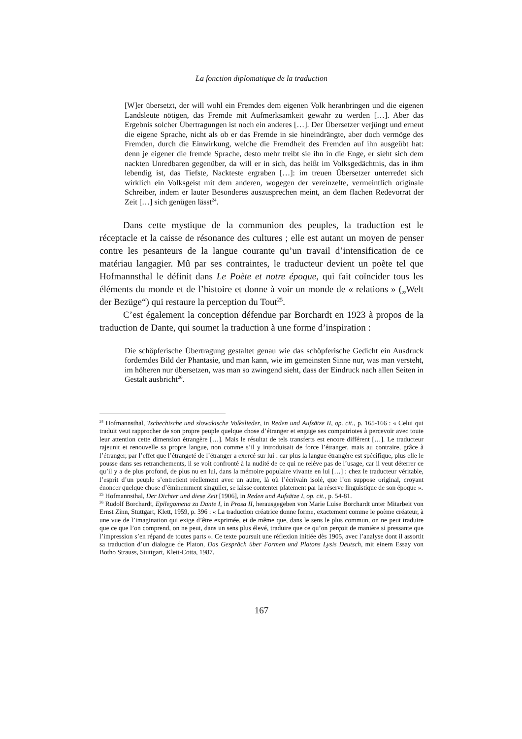La fonction diplomatique de la traduction
[W]er übersetzt, der will wohl ein Fremdes dem eigenen Volk heranbringen und die eigenen Landsleute nötigen, das Fremde mit Aufmerksamkeit gewahr zu werden […]. Aber das Ergebnis solcher Übertragungen ist noch ein anderes […]. Der Übersetzer verjüngt und erneut die eigene Sprache, nicht als ob er das Fremde in sie hineindrängte, aber doch vermöge des Fremden, durch die Einwirkung, welche die Fremdheit des Fremden auf ihn ausgeübt hat: denn je eigener die fremde Sprache, desto mehr treibt sie ihn in die Enge, er sieht sich dem nackten Unredbaren gegenüber, da will er in sich, das heißt im Volksgedächtnis, das in ihm lebendig ist, das Tiefste, Nackteste ergraben […]: im treuen Übersetzer unterredet sich wirklich ein Volksgeist mit dem anderen, wogegen der vereinzelte, vermeintlich originale Schreiber, indem er lauter Besonderes auszusprechen meint, an dem flachen Redevorrat der Zeit […] sich genügen lässt<sup>24</sup>.
Dans cette mystique de la communion des peuples, la traduction est le réceptacle et la caisse de résonance des cultures ; elle est autant un moyen de penser contre les pesanteurs de la langue courante qu’un travail d’intensification de ce matériau langagier. Mû par ses contraintes, le traducteur devient un poète tel que Hofmannsthal le définit dans Le Poète et notre époque, qui fait coïncider tous les éléments du monde et de l’histoire et donne à voir un monde de « relations » („Welt der Bezüge“) qui restaure la perception du Tout<sup>25</sup>.
C’est également la conception défendue par Borchardt en 1923 à propos de la traduction de Dante, qui soumet la traduction à une forme d’inspiration :
Die schöpferische Übertragung gestaltet genau wie das schöpferische Gedicht ein Ausdruck forderndes Bild der Phantasie, und man kann, wie im gemeinsten Sinne nur, was man versteht, im höheren nur übersetzen, was man so zwingend sieht, dass der Eindruck nach allen Seiten in Gestalt ausbricht<sup>26</sup>.
<sup>24</sup> Hofmannsthal, Tschechische und slowakische Volkslieder, in Reden und Aufsätze II, op. cit., p. 165-166 : « Celui qui traduit veut rapprocher de son propre peuple quelque chose d’étranger et engage ses compatriotes à percevoir avec toute leur attention cette dimension étrangère […]. Mais le résultat de tels transferts est encore différent […]. Le traducteur rajeunit et renouvelle sa propre langue, non comme s’il y introduisait de force l’étranger, mais au contraire, grâce à l’étranger, par l’effet que l’étrangeté de l’étranger a exercé sur lui : car plus la langue étrangère est spécifique, plus elle le pousse dans ses retranchements, il se voit confronté à la nudité de ce qui ne relève pas de l’usage, car il veut déterrer ce qu’il y a de plus profond, de plus nu en lui, dans la mémoire populaire vivante en lui […] : chez le traducteur véritable, l’esprit d’un peuple s’entretient réellement avec un autre, là où l’écrivain isolé, que l’on suppose original, croyant énoncer quelque chose d’éminemment singulier, se laisse contenter platement par la réserve linguistique de son époque ».
<sup>25</sup> Hofmannsthal, Der Dichter und diese Zeit [1906], in Reden und Aufsätze I, op. cit., p. 54-81.
<sup>26</sup> Rudolf Borchardt, Epilegomena zu Dante I, in Prosa II, herausgegeben von Marie Luise Borchardt unter Mitarbeit von Ernst Zinn, Stuttgart, Klett, 1959, p. 396 : « La traduction créatrice donne forme, exactement comme le poème créateur, à une vue de l’imagination qui exige d’être exprimée, et de même que, dans le sens le plus commun, on ne peut traduire que ce que l’on comprend, on ne peut, dans un sens plus élevé, traduire que ce qu’on perçoit de manière si pressante que l’impression s’en répand de toutes parts ». Ce texte poursuit une réflexion initiée dès 1905, avec l’analyse dont il assortit sa traduction d’un dialogue de Platon, Das Gespräch über Formen und Platons Lysis Deutsch, mit einem Essay von Botho Strauss, Stuttgart, Klett-Cotta, 1987.
167